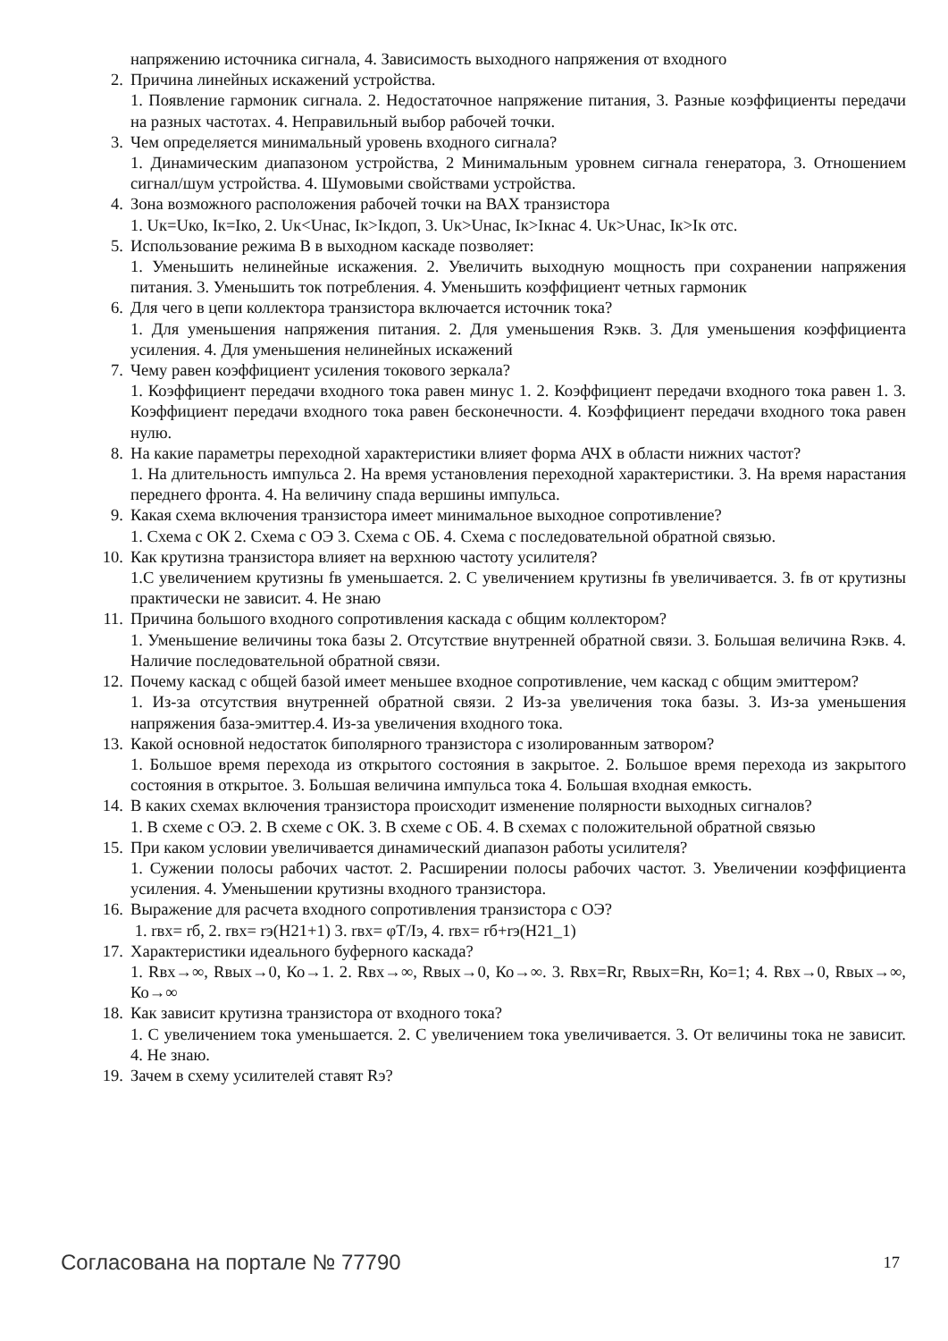напряжению источника сигнала, 4. Зависимость выходного напряжения от входного
2. Причина линейных искажений устройства.
1. Появление гармоник сигнала. 2. Недостаточное напряжение питания, 3. Разные коэффициенты передачи на разных частотах. 4. Неправильный выбор рабочей точки.
3. Чем определяется минимальный уровень входного сигнала?
1. Динамическим диапазоном устройства, 2 Минимальным уровнем сигнала генератора, 3. Отношением сигнал/шум устройства. 4. Шумовыми свойствами устройства.
4. Зона возможного расположения рабочей точки на ВАХ транзистора
1. Uк=Uко, Iк=Iко, 2. Uк<Uнас, Iк>Iкдоп, 3. Uк>Uнас, Iк>Iкнас 4. Uк>Uнас, Iк>Iк отс.
5. Использование режима В в выходном каскаде позволяет:
1. Уменьшить нелинейные искажения. 2. Увеличить выходную мощность при сохранении напряжения питания. 3. Уменьшить ток потребления. 4. Уменьшить коэффициент четных гармоник
6. Для чего в цепи коллектора транзистора включается источник тока?
1. Для уменьшения напряжения питания. 2. Для уменьшения Rэкв. 3. Для уменьшения коэффициента усиления. 4. Для уменьшения нелинейных искажений
7. Чему равен коэффициент усиления токового зеркала?
1. Коэффициент передачи входного тока равен минус 1. 2. Коэффициент передачи входного тока равен 1. 3. Коэффициент передачи входного тока равен бесконечности. 4. Коэффициент передачи входного тока равен нулю.
8. На какие параметры переходной характеристики влияет форма АЧХ в области нижних частот?
1. На длительность импульса 2. На время установления переходной характеристики. 3. На время нарастания переднего фронта. 4. На величину спада вершины импульса.
9. Какая схема включения транзистора имеет минимальное выходное сопротивление?
1. Схема с ОК 2. Схема с ОЭ 3. Схема с ОБ. 4. Схема с последовательной обратной связью.
10. Как крутизна транзистора влияет на верхнюю частоту усилителя?
1.С увеличением крутизны fв уменьшается. 2. С увеличением крутизны fв увеличивается. 3. fв от крутизны практически не зависит. 4. Не знаю
11. Причина большого входного сопротивления каскада с общим коллектором?
1. Уменьшение величины тока базы 2. Отсутствие внутренней обратной связи. 3. Большая величина Rэкв. 4. Наличие последовательной обратной связи.
12. Почему каскад с общей базой имеет меньшее входное сопротивление, чем каскад с общим эмиттером?
1. Из-за отсутствия внутренней обратной связи. 2 Из-за увеличения тока базы. 3. Из-за уменьшения напряжения база-эмиттер.4. Из-за увеличения входного тока.
13. Какой основной недостаток биполярного транзистора с изолированным затвором?
1. Большое время перехода из открытого состояния в закрытое. 2. Большое время перехода из закрытого состояния в открытое. 3. Большая величина импульса тока 4. Большая входная емкость.
14. В каких схемах включения транзистора происходит изменение полярности выходных сигналов?
1. В схеме с ОЭ. 2. В схеме с ОК. 3. В схеме с ОБ. 4. В схемах с положительной обратной связью
15. При каком условии увеличивается динамический диапазон работы усилителя?
1. Сужении полосы рабочих частот. 2. Расширении полосы рабочих частот. 3. Увеличении коэффициента усиления. 4. Уменьшении крутизны входного транзистора.
16. Выражение для расчета входного сопротивления транзистора с ОЭ?
1. rвх= rб, 2. rвх= rэ(H21+1) 3. rвх= φT/Iэ, 4. rвх= rб+rэ(H21_1)
17. Характеристики идеального буферного каскада?
1. Rвх→∞, Rвых→0, Ко→1. 2. Rвх→∞, Rвых→0, Ко→∞. 3. Rвх=Rг, Rвых=Rн, Ко=1; 4. Rвх→0, Rвых→∞, Ко→∞
18. Как зависит крутизна транзистора от входного тока?
1. С увеличением тока уменьшается. 2. С увеличением тока увеличивается. 3. От величины тока не зависит. 4. Не знаю.
19. Зачем в схему усилителей ставят Rэ?
Согласована на портале № 77790 17